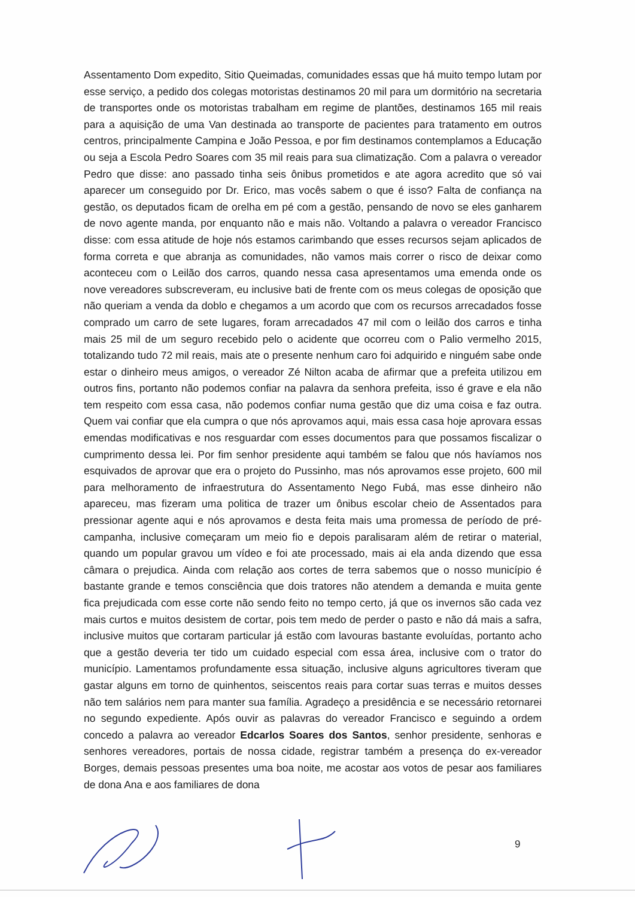Assentamento Dom expedito, Sitio Queimadas, comunidades essas que há muito tempo lutam por esse serviço, a pedido dos colegas motoristas destinamos 20 mil para um dormitório na secretaria de transportes onde os motoristas trabalham em regime de plantões, destinamos 165 mil reais para a aquisição de uma Van destinada ao transporte de pacientes para tratamento em outros centros, principalmente Campina e João Pessoa, e por fim destinamos contemplamos a Educação ou seja a Escola Pedro Soares com 35 mil reais para sua climatização. Com a palavra o vereador Pedro que disse: ano passado tinha seis ônibus prometidos e ate agora acredito que só vai aparecer um conseguido por Dr. Erico, mas vocês sabem o que é isso? Falta de confiança na gestão, os deputados ficam de orelha em pé com a gestão, pensando de novo se eles ganharem de novo agente manda, por enquanto não e mais não. Voltando a palavra o vereador Francisco disse: com essa atitude de hoje nós estamos carimbando que esses recursos sejam aplicados de forma correta e que abranja as comunidades, não vamos mais correr o risco de deixar como aconteceu com o Leilão dos carros, quando nessa casa apresentamos uma emenda onde os nove vereadores subscreveram, eu inclusive bati de frente com os meus colegas de oposição que não queriam a venda da doblo e chegamos a um acordo que com os recursos arrecadados fosse comprado um carro de sete lugares, foram arrecadados 47 mil com o leilão dos carros e tinha mais 25 mil de um seguro recebido pelo o acidente que ocorreu com o Palio vermelho 2015, totalizando tudo 72 mil reais, mais ate o presente nenhum caro foi adquirido e ninguém sabe onde estar o dinheiro meus amigos, o vereador Zé Nilton acaba de afirmar que a prefeita utilizou em outros fins, portanto não podemos confiar na palavra da senhora prefeita, isso é grave e ela não tem respeito com essa casa, não podemos confiar numa gestão que diz uma coisa e faz outra. Quem vai confiar que ela cumpra o que nós aprovamos aqui, mais essa casa hoje aprovara essas emendas modificativas e nos resguardar com esses documentos para que possamos fiscalizar o cumprimento dessa lei. Por fim senhor presidente aqui também se falou que nós havíamos nos esquivados de aprovar que era o projeto do Pussinho, mas nós aprovamos esse projeto, 600 mil para melhoramento de infraestrutura do Assentamento Nego Fubá, mas esse dinheiro não apareceu, mas fizeram uma politica de trazer um ônibus escolar cheio de Assentados para pressionar agente aqui e nós aprovamos e desta feita mais uma promessa de período de pré-campanha, inclusive começaram um meio fio e depois paralisaram além de retirar o material, quando um popular gravou um vídeo e foi ate processado, mais ai ela anda dizendo que essa câmara o prejudica. Ainda com relação aos cortes de terra sabemos que o nosso município é bastante grande e temos consciência que dois tratores não atendem a demanda e muita gente fica prejudicada com esse corte não sendo feito no tempo certo, já que os invernos são cada vez mais curtos e muitos desistem de cortar, pois tem medo de perder o pasto e não dá mais a safra, inclusive muitos que cortaram particular já estão com lavouras bastante evoluídas, portanto acho que a gestão deveria ter tido um cuidado especial com essa área, inclusive com o trator do município. Lamentamos profundamente essa situação, inclusive alguns agricultores tiveram que gastar alguns em torno de quinhentos, seiscentos reais para cortar suas terras e muitos desses não tem salários nem para manter sua família. Agradeço a presidência e se necessário retornarei no segundo expediente. Após ouvir as palavras do vereador Francisco e seguindo a ordem concedo a palavra ao vereador Edcarlos Soares dos Santos, senhor presidente, senhoras e senhores vereadores, portais de nossa cidade, registrar também a presença do ex-vereador Borges, demais pessoas presentes uma boa noite, me acostar aos votos de pesar aos familiares de dona Ana e aos familiares de dona
9